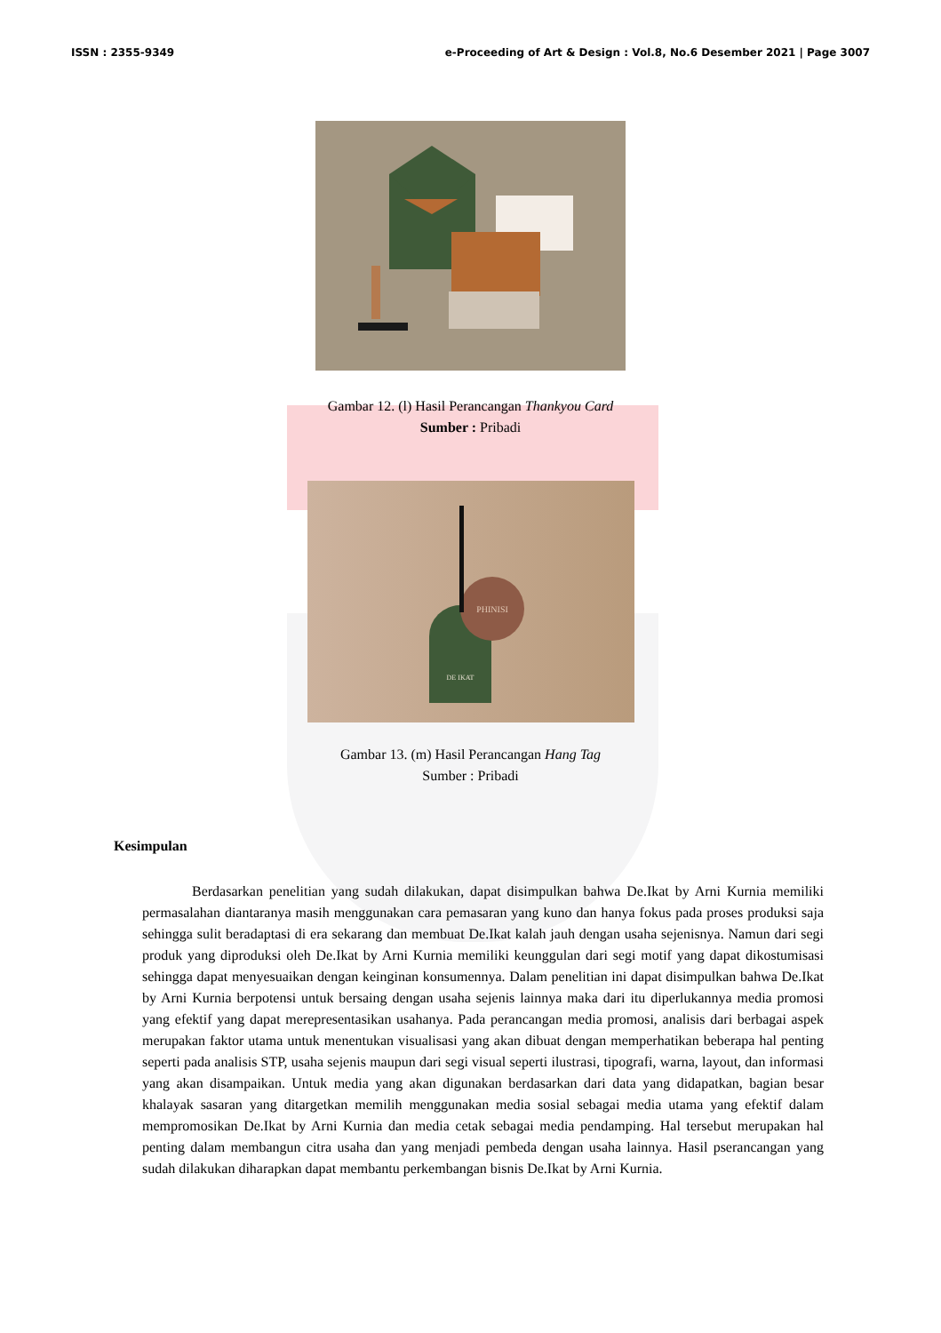ISSN : 2355-9349 e-Proceeding of Art & Design : Vol.8, No.6 Desember 2021 | Page 3007
Gambar 12. (l) Hasil Perancangan Thankyou Card
Sumber : Pribadi
PHINISI
DE IKAT
Gambar 13. (m) Hasil Perancangan Hang Tag
Sumber : Pribadi
Kesimpulan
Berdasarkan penelitian yang sudah dilakukan, dapat disimpulkan bahwa De.Ikat by Arni Kurnia memiliki permasalahan diantaranya masih menggunakan cara pemasaran yang kuno dan hanya fokus pada proses produksi saja sehingga sulit beradaptasi di era sekarang dan membuat De.Ikat kalah jauh dengan usaha sejenisnya. Namun dari segi produk yang diproduksi oleh De.Ikat by Arni Kurnia memiliki keunggulan dari segi motif yang dapat dikostumisasi sehingga dapat menyesuaikan dengan keinginan konsumennya. Dalam penelitian ini dapat disimpulkan bahwa De.Ikat by Arni Kurnia berpotensi untuk bersaing dengan usaha sejenis lainnya maka dari itu diperlukannya media promosi yang efektif yang dapat merepresentasikan usahanya. Pada perancangan media promosi, analisis dari berbagai aspek merupakan faktor utama untuk menentukan visualisasi yang akan dibuat dengan memperhatikan beberapa hal penting seperti pada analisis STP, usaha sejenis maupun dari segi visual seperti ilustrasi, tipografi, warna, layout, dan informasi yang akan disampaikan. Untuk media yang akan digunakan berdasarkan dari data yang didapatkan, bagian besar khalayak sasaran yang ditargetkan memilih menggunakan media sosial sebagai media utama yang efektif dalam mempromosikan De.Ikat by Arni Kurnia dan media cetak sebagai media pendamping. Hal tersebut merupakan hal penting dalam membangun citra usaha dan yang menjadi pembeda dengan usaha lainnya. Hasil pserancangan yang sudah dilakukan diharapkan dapat membantu perkembangan bisnis De.Ikat by Arni Kurnia.